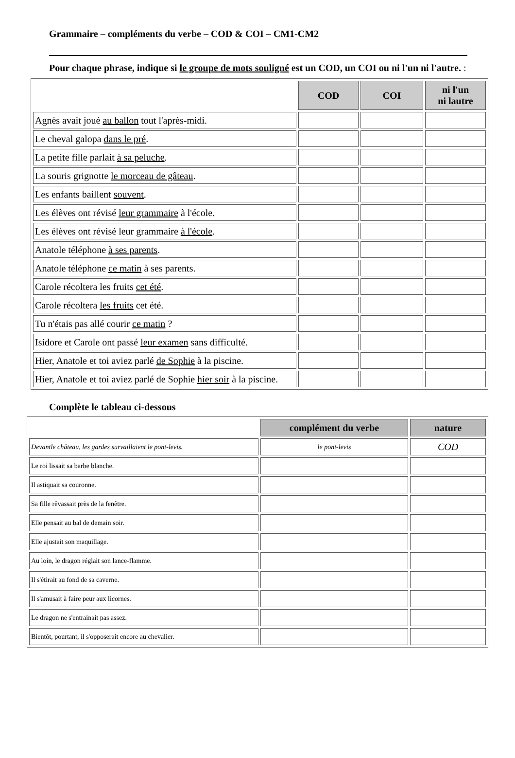Grammaire – compléments du verbe – COD & COI – CM1-CM2
Pour chaque phrase, indique si le groupe de mots souligné est un COD, un COI ou ni l'un ni l'autre. :
| | COD | COI | ni l'un ni lautre |
| --- | --- | --- | --- |
| Agnès avait joué au ballon tout l'après-midi. | | | |
| Le cheval galopa dans le pré . | | | |
| La petite fille parlait à sa peluche . | | | |
| La souris grignotte le morceau de gâteau . | | | |
| Les enfants baillent souvent . | | | |
| Les élèves ont révisé leur grammaire à l'école. | | | |
| Les élèves ont révisé leur grammaire à l'école . | | | |
| Anatole téléphone à ses parents . | | | |
| Anatole téléphone ce matin à ses parents. | | | |
| Carole récoltera les fruits cet été . | | | |
| Carole récoltera les fruits cet été. | | | |
| Tu n'étais pas allé courir ce matin ? | | | |
| Isidore et Carole ont passé leur examen sans difficulté. | | | |
| Hier, Anatole et toi aviez parlé de Sophie à la piscine. | | | |
| Hier, Anatole et toi aviez parlé de Sophie hier soir à la piscine. | | | |
Complète le tableau ci-dessous
| | complément du verbe | nature |
| --- | --- | --- |
| Devantle château, les gardes survaillaient le pont-levis. | le pont-levis | COD |
| Le roi lissait sa barbe blanche. | | |
| Il astiquait sa couronne. | | |
| Sa fille rêvassait près de la fenêtre. | | |
| Elle pensait au bal de demain soir. | | |
| Elle ajustait son maquillage. | | |
| Au loin, le dragon réglait son lance-flamme. | | |
| Il s'étirait au fond de sa caverne. | | |
| Il s'amusait à faire peur aux licornes. | | |
| Le dragon ne s'entrainait pas assez. | | |
| Bientôt, pourtant, il s'opposerait encore au chevalier. | | |